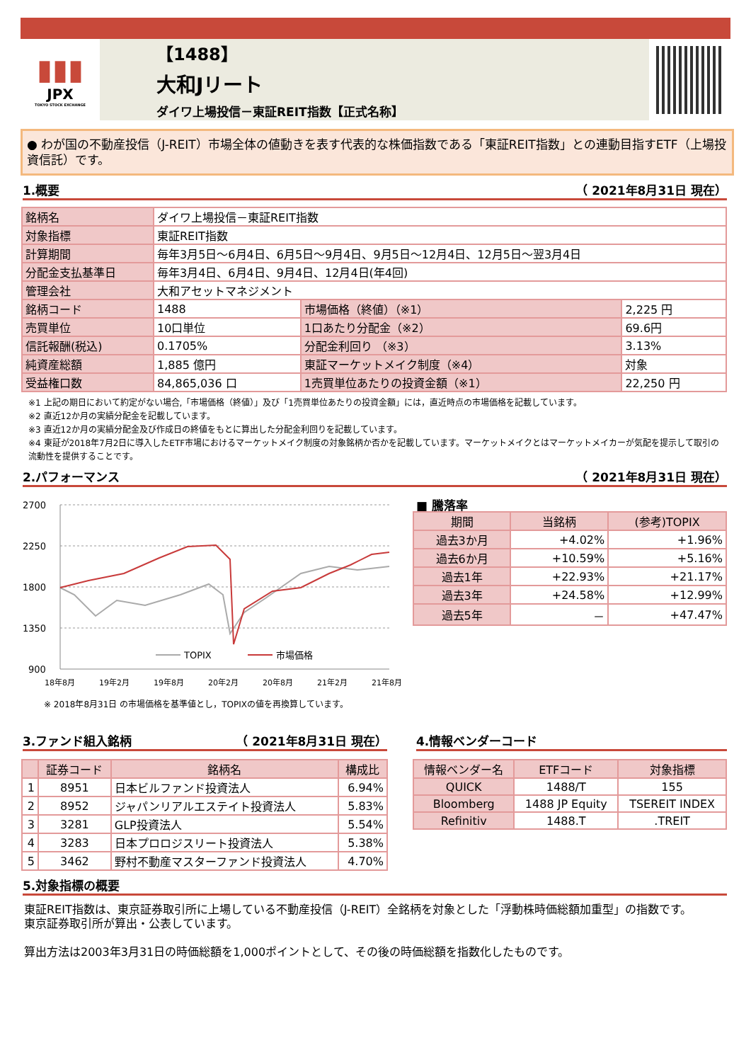▮▮▮
JPX
TOKYO STOCK EXCHANGE
【1488】
大和Jリート
ダイワ上場投信－東証REIT指数【正式名称】
● わが国の不動産投信（J-REIT）市場全体の値動きを表す代表的な株価指数である「東証REIT指数」との連動目指すETF（上場投資信託）です。
1.概要 （ 2021年8月31日 現在）
| 銘柄名 | ダイワ上場投信－東証REIT指数 | | |
| 対象指標 | 東証REIT指数 | | |
| 計算期間 | 毎年3月5日～6月4日、6月5日～9月4日、9月5日～12月4日、12月5日～翌3月4日 | | |
| 分配金支払基準日 | 毎年3月4日、6月4日、9月4日、12月4日(年4回) | | |
| 管理会社 | 大和アセットマネジメント | | |
| 銘柄コード | 1488 | 市場価格（終値）（※1） | 2,225 円 |
| 売買単位 | 10口単位 | 1口あたり分配金（※2） | 69.6円 |
| 信託報酬(税込) | 0.1705% | 分配金利回り （※3） | 3.13% |
| 純資産総額 | 1,885 億円 | 東証マーケットメイク制度（※4） | 対象 |
| 受益権口数 | 84,865,036 口 | 1売買単位あたりの投資金額（※1） | 22,250 円 |
※1 上記の期日において約定がない場合,「市場価格（終値）」及び「1売買単位あたりの投資金額」には，直近時点の市場価格を記載しています。
※2 直近12か月の実績分配金を記載しています。
※3 直近12か月の実績分配金及び作成日の終値をもとに算出した分配金利回りを記載しています。
※4 東証が2018年7月2日に導入したETF市場におけるマーケットメイク制度の対象銘柄か否かを記載しています。マーケットメイクとはマーケットメイカーが気配を提示して取引の流動性を提供することです。
2.パフォーマンス （ 2021年8月31日 現在）
2700
2250
1800
1350
900
TOPIX
市場価格
18年8月
19年2月
19年8月
20年2月
20年8月
21年2月
21年8月
※ 2018年8月31日 の市場価格を基準値とし，TOPIXの値を再換算しています。
■ 騰落率
| 期間 | 当銘柄 | (参考)TOPIX |
| --- | --- | --- |
| 過去3か月 | +4.02% | +1.96% |
| 過去6か月 | +10.59% | +5.16% |
| 過去1年 | +22.93% | +21.17% |
| 過去3年 | +24.58% | +12.99% |
| 過去5年 | － | +47.47% |
3.ファンド組入銘柄 （ 2021年8月31日 現在）
| | 証券コード | 銘柄名 | 構成比 |
| --- | --- | --- | --- |
| 1 | 8951 | 日本ビルファンド投資法人 | 6.94% |
| 2 | 8952 | ジャパンリアルエステイト投資法人 | 5.83% |
| 3 | 3281 | GLP投資法人 | 5.54% |
| 4 | 3283 | 日本プロロジスリート投資法人 | 5.38% |
| 5 | 3462 | 野村不動産マスターファンド投資法人 | 4.70% |
4.情報ベンダーコード
| 情報ベンダー名 | ETFコード | 対象指標 |
| --- | --- | --- |
| QUICK | 1488/T | 155 |
| Bloomberg | 1488 JP Equity | TSEREIT INDEX |
| Refinitiv | 1488.T | .TREIT |
5.対象指標の概要
東証REIT指数は、東京証券取引所に上場している不動産投信（J-REIT）全銘柄を対象とした「浮動株時価総額加重型」の指数です。
東京証券取引所が算出・公表しています。
算出方法は2003年3月31日の時価総額を1,000ポイントとして、その後の時価総額を指数化したものです。